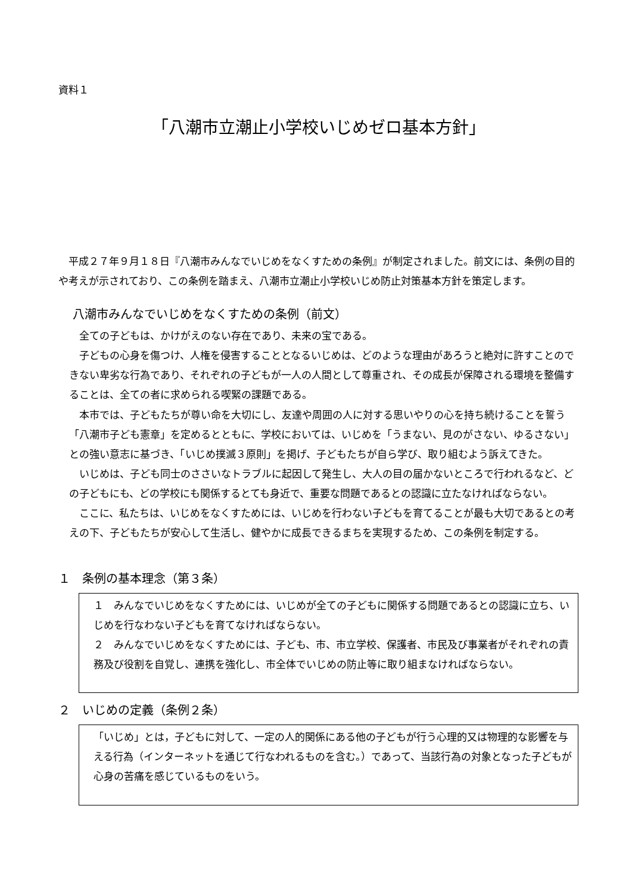資料１
「八潮市立潮止小学校いじめゼロ基本方針」
　平成２７年９月１８日『八潮市みんなでいじめをなくすための条例』が制定されました。前文には、条例の目的や考えが示されており、この条例を踏まえ、八潮市立潮止小学校いじめ防止対策基本方針を策定します。
八潮市みんなでいじめをなくすための条例（前文）
　全ての子どもは、かけがえのない存在であり、未来の宝である。
　子どもの心身を傷つけ、人権を侵害することとなるいじめは、どのような理由があろうと絶対に許すことのできない卑劣な行為であり、それぞれの子どもが一人の人間として尊重され、その成長が保障される環境を整備することは、全ての者に求められる喫緊の課題である。
　本市では、子どもたちが尊い命を大切にし、友達や周囲の人に対する思いやりの心を持ち続けることを誓う「八潮市子ども憲章」を定めるとともに、学校においては、いじめを「うまない、見のがさない、ゆるさない」との強い意志に基づき、「いじめ撲滅３原則」を掲げ、子どもたちが自ら学び、取り組むよう訴えてきた。
　いじめは、子ども同士のささいなトラブルに起因して発生し、大人の目の届かないところで行われるなど、どの子どもにも、どの学校にも関係するとても身近で、重要な問題であるとの認識に立たなければならない。
　ここに、私たちは、いじめをなくすためには、いじめを行わない子どもを育てることが最も大切であるとの考えの下、子どもたちが安心して生活し、健やかに成長できるまちを実現するため、この条例を制定する。
１　条例の基本理念（第３条）
１　みんなでいじめをなくすためには、いじめが全ての子どもに関係する問題であるとの認識に立ち、いじめを行なわない子どもを育てなければならない。
２　みんなでいじめをなくすためには、子ども、市、市立学校、保護者、市民及び事業者がそれぞれの責務及び役割を自覚し、連携を強化し、市全体でいじめの防止等に取り組まなければならない。
２　いじめの定義（条例２条）
「いじめ」とは，子どもに対して、一定の人的関係にある他の子どもが行う心理的又は物理的な影響を与える行為（インターネットを通じて行なわれるものを含む。）であって、当該行為の対象となった子どもが心身の苦痛を感じているものをいう。